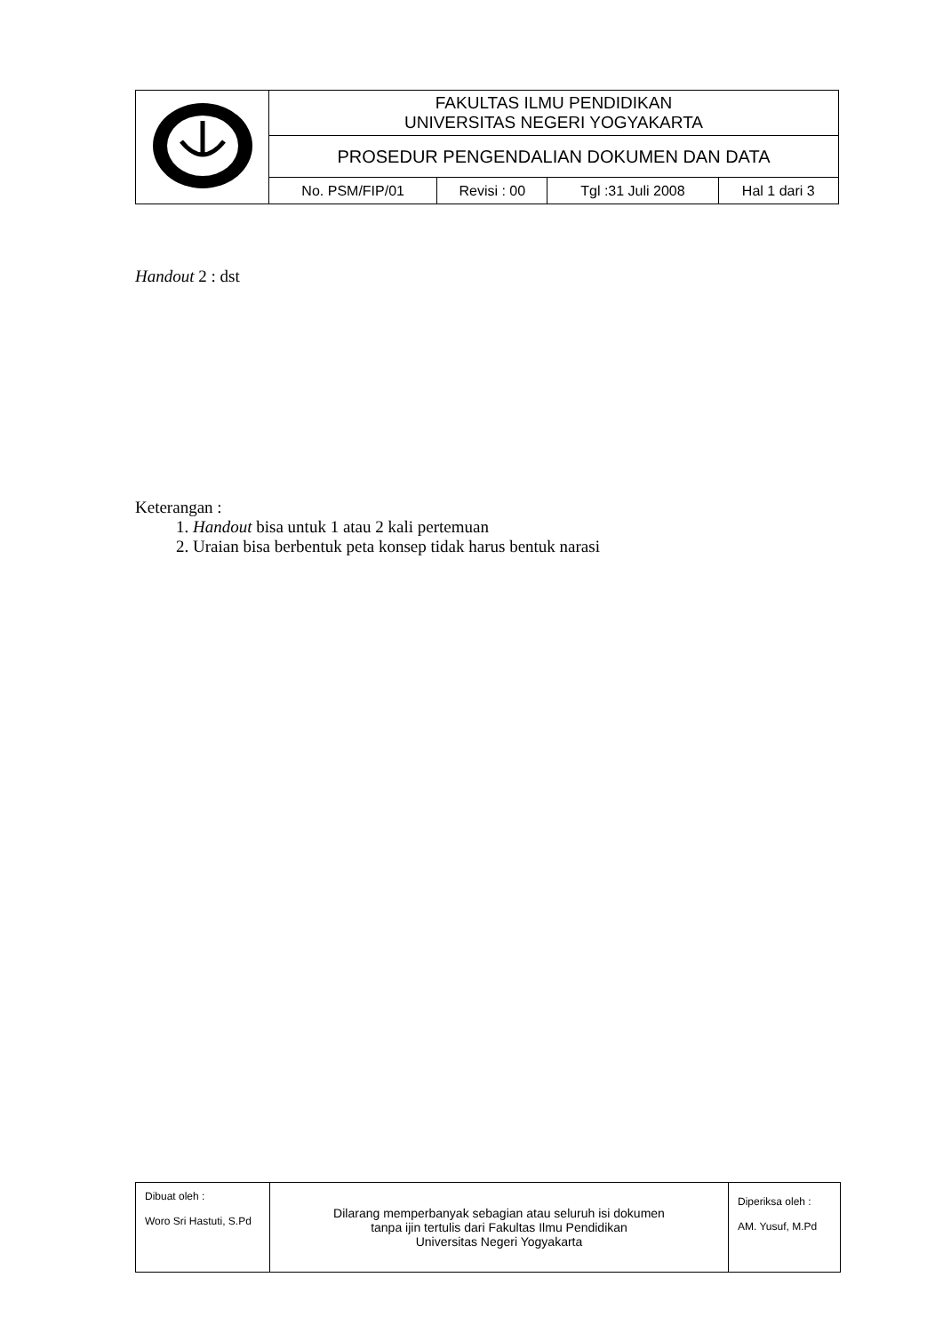| | FAKULTAS ILMU PENDIDIKAN UNIVERSITAS NEGERI YOGYAKARTA | | | |
| | PROSEDUR PENGENDALIAN DOKUMEN DAN DATA | | | |
| | No. PSM/FIP/01 | Revisi : 00 | Tgl :31 Juli 2008 | Hal 1 dari 3 |
Handout 2 : dst
Keterangan :
1. Handout bisa untuk 1 atau 2 kali pertemuan
2. Uraian bisa berbentuk peta konsep tidak harus bentuk narasi
| Dibuat oleh : Woro Sri Hastuti, S.Pd | Dilarang memperbanyak sebagian atau seluruh isi dokumen tanpa ijin tertulis dari Fakultas Ilmu Pendidikan Universitas Negeri Yogyakarta | Diperiksa oleh : AM. Yusuf, M.Pd |